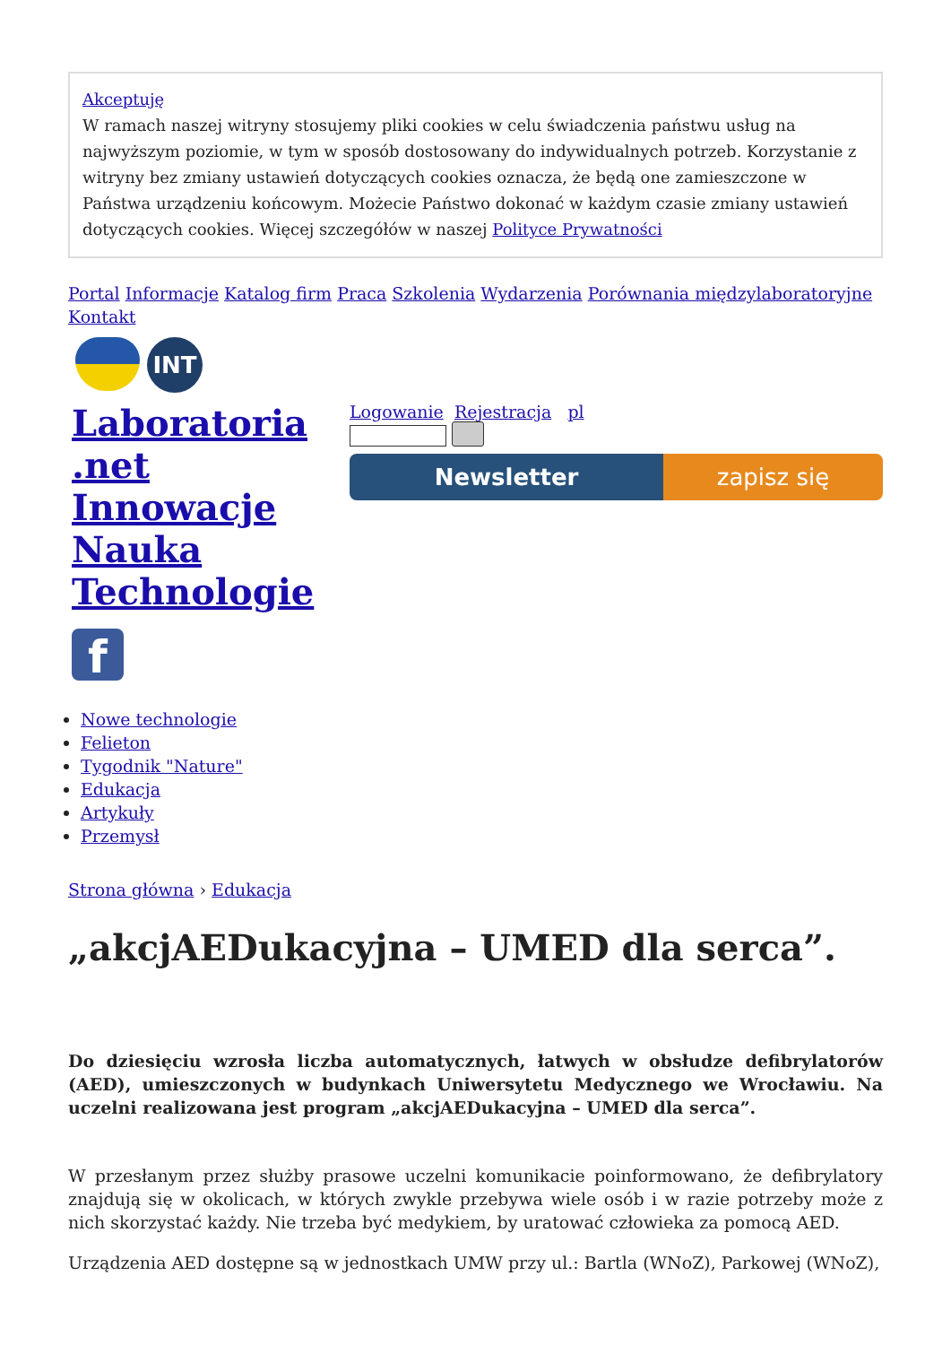Akceptuję
W ramach naszej witryny stosujemy pliki cookies w celu świadczenia państwu usług na najwyższym poziomie, w tym w sposób dostosowany do indywidualnych potrzeb. Korzystanie z witryny bez zmiany ustawień dotyczących cookies oznacza, że będą one zamieszczone w Państwa urządzeniu końcowym. Możecie Państwo dokonać w każdym czasie zmiany ustawień dotyczących cookies. Więcej szczegółów w naszej Polityce Prywatności
Portal Informacje Katalog firm Praca Szkolenia Wydarzenia Porównania międzylaboratoryjne Kontakt
INT
Laboratoria .net Innowacje Nauka Technologie
f
Logowanie Rejestracja pl
Newsletter zapisz się
Nowe technologie
Felieton
Tygodnik "Nature"
Edukacja
Artykuły
Przemysł
Strona główna › Edukacja
„akcjAEDukacyjna – UMED dla serca”.
Do dziesięciu wzrosła liczba automatycznych, łatwych w obsłudze defibrylatorów (AED), umieszczonych w budynkach Uniwersytetu Medycznego we Wrocławiu. Na uczelni realizowana jest program „akcjAEDukacyjna – UMED dla serca”.
W przesłanym przez służby prasowe uczelni komunikacie poinformowano, że defibrylatory znajdują się w okolicach, w których zwykle przebywa wiele osób i w razie potrzeby może z nich skorzystać każdy. Nie trzeba być medykiem, by uratować człowieka za pomocą AED.
Urządzenia AED dostępne są w jednostkach UMW przy ul.: Bartla (WNoZ), Parkowej (WNoZ),